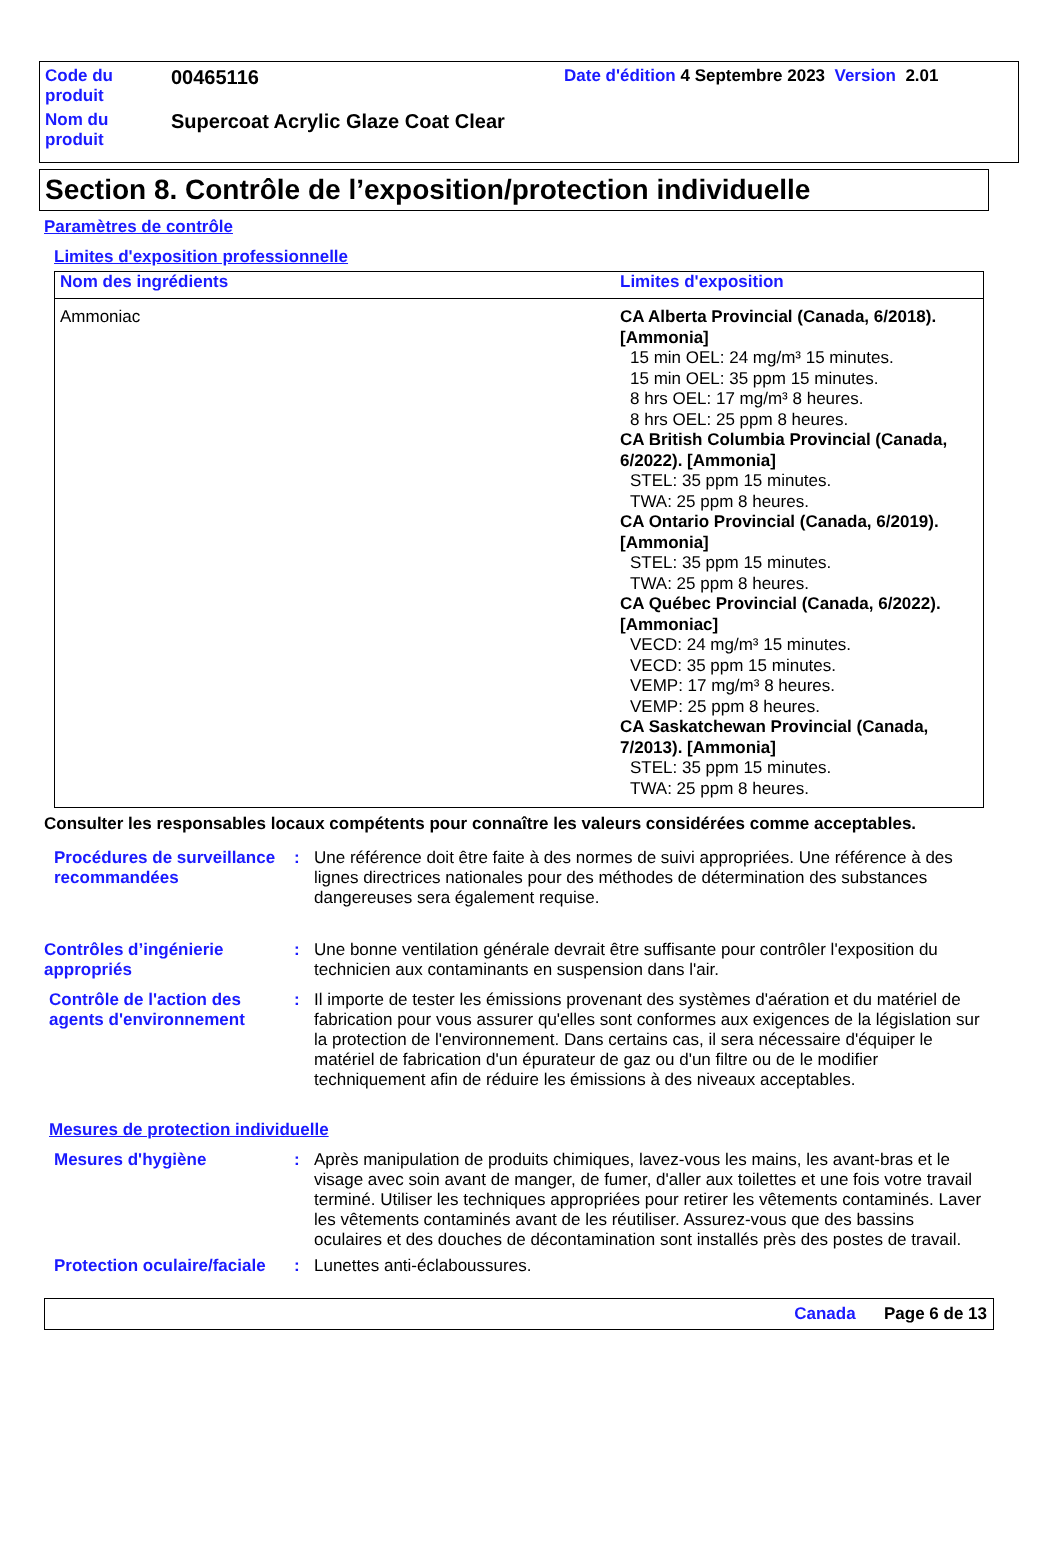| Code du produit | 00465116 | Date d'édition 4 Septembre 2023 Version 2.01 |
| Nom du produit | Supercoat Acrylic Glaze Coat Clear | |
Section 8. Contrôle de l’exposition/protection individuelle
Paramètres de contrôle
Limites d'exposition professionnelle
| Nom des ingrédients | Limites d'exposition |
| --- | --- |
| Ammoniac | CA Alberta Provincial (Canada, 6/2018). [Ammonia] 15 min OEL: 24 mg/m³ 15 minutes. 15 min OEL: 35 ppm 15 minutes. 8 hrs OEL: 17 mg/m³ 8 heures. 8 hrs OEL: 25 ppm 8 heures. CA British Columbia Provincial (Canada, 6/2022). [Ammonia] STEL: 35 ppm 15 minutes. TWA: 25 ppm 8 heures. CA Ontario Provincial (Canada, 6/2019). [Ammonia] STEL: 35 ppm 15 minutes. TWA: 25 ppm 8 heures. CA Québec Provincial (Canada, 6/2022). [Ammoniac] VECD: 24 mg/m³ 15 minutes. VECD: 35 ppm 15 minutes. VEMP: 17 mg/m³ 8 heures. VEMP: 25 ppm 8 heures. CA Saskatchewan Provincial (Canada, 7/2013). [Ammonia] STEL: 35 ppm 15 minutes. TWA: 25 ppm 8 heures. |
Consulter les responsables locaux compétents pour connaître les valeurs considérées comme acceptables.
Procédures de surveillance recommandées
: Une référence doit être faite à des normes de suivi appropriées. Une référence à des lignes directrices nationales pour des méthodes de détermination des substances dangereuses sera également requise.
Contrôles d’ingénierie appropriés
: Une bonne ventilation générale devrait être suffisante pour contrôler l'exposition du technicien aux contaminants en suspension dans l'air.
Contrôle de l'action des agents d'environnement
: Il importe de tester les émissions provenant des systèmes d'aération et du matériel de fabrication pour vous assurer qu'elles sont conformes aux exigences de la législation sur la protection de l'environnement. Dans certains cas, il sera nécessaire d'équiper le matériel de fabrication d'un épurateur de gaz ou d'un filtre ou de le modifier techniquement afin de réduire les émissions à des niveaux acceptables.
Mesures de protection individuelle
Mesures d'hygiène : Après manipulation de produits chimiques, lavez-vous les mains, les avant-bras et le visage avec soin avant de manger, de fumer, d'aller aux toilettes et une fois votre travail terminé. Utiliser les techniques appropriées pour retirer les vêtements contaminés. Laver les vêtements contaminés avant de les réutiliser. Assurez-vous que des bassins oculaires et des douches de décontamination sont installés près des postes de travail.
Protection oculaire/faciale
: Lunettes anti-éclaboussures.
Canada Page 6 de 13